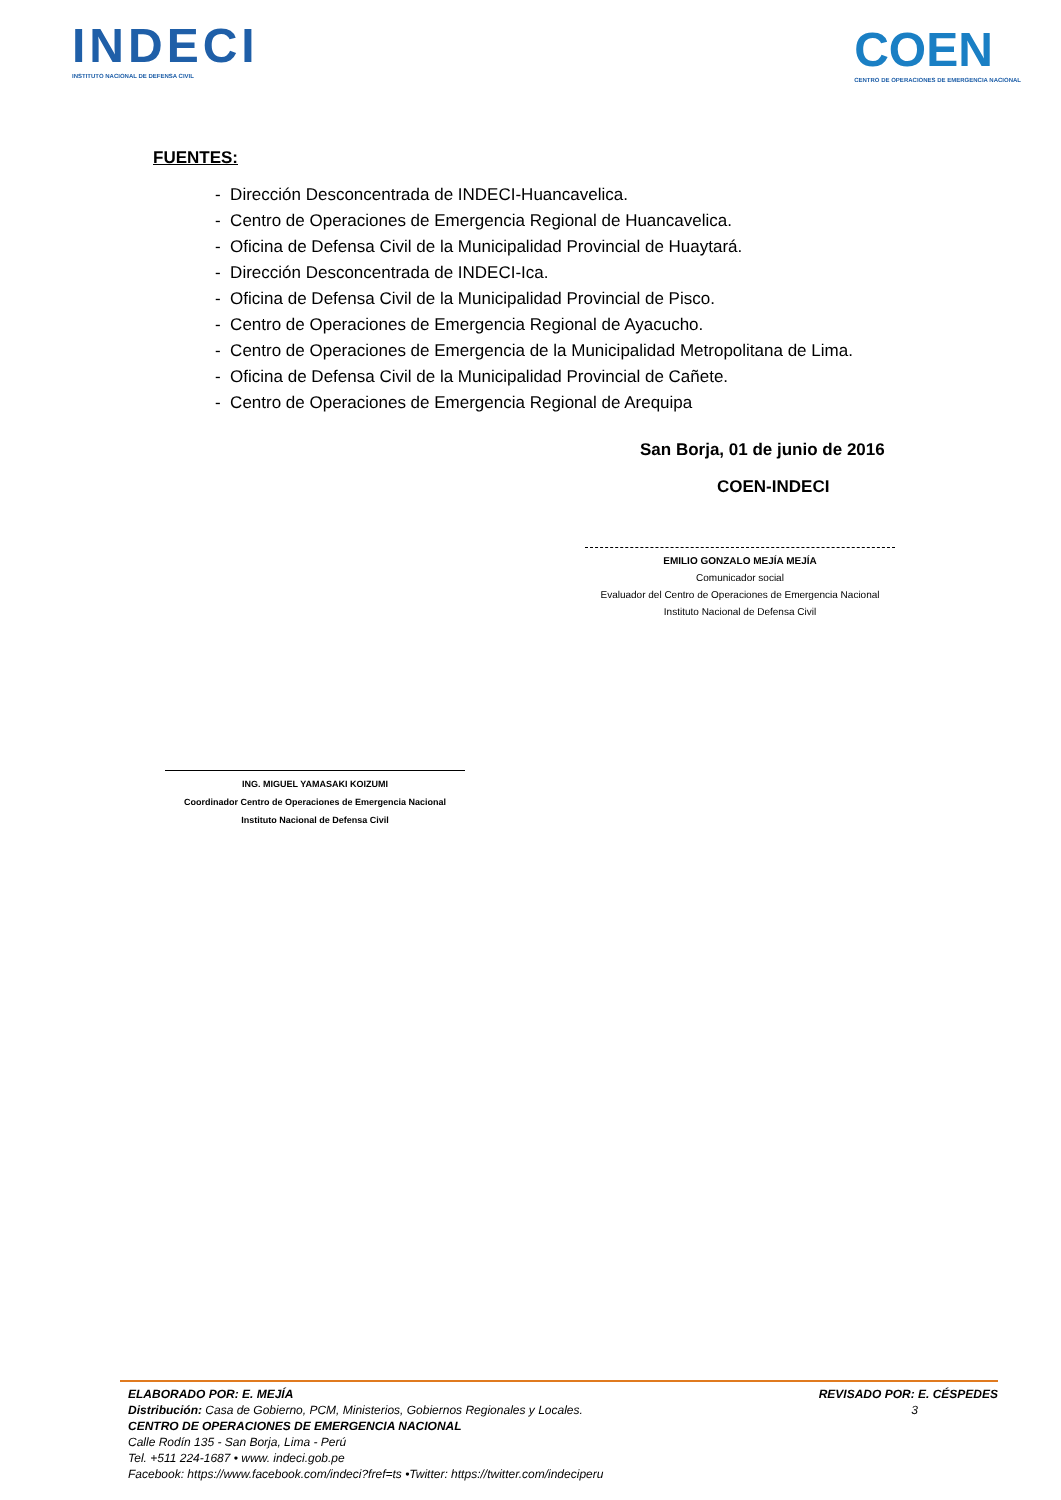INDECI
INSTITUTO NACIONAL DE DEFENSA CIVIL
COEN
CENTRO DE OPERACIONES DE EMERGENCIA NACIONAL
FUENTES:
- Dirección Desconcentrada de INDECI-Huancavelica.
- Centro de Operaciones de Emergencia Regional de Huancavelica.
- Oficina de Defensa Civil de la Municipalidad Provincial de Huaytará.
- Dirección Desconcentrada de INDECI-Ica.
- Oficina de Defensa Civil de la Municipalidad Provincial de Pisco.
- Centro de Operaciones de Emergencia Regional de Ayacucho.
- Centro de Operaciones de Emergencia de la Municipalidad Metropolitana de Lima.
- Oficina de Defensa Civil de la Municipalidad Provincial de Cañete.
- Centro de Operaciones de Emergencia Regional de Arequipa
San Borja, 01 de junio de 2016
COEN-INDECI
EMILIO GONZALO MEJÍA MEJÍA
Comunicador social
Evaluador del Centro de Operaciones de Emergencia Nacional
Instituto Nacional de Defensa Civil
ING. MIGUEL YAMASAKI KOIZUMI
Coordinador Centro de Operaciones de Emergencia Nacional
Instituto Nacional de Defensa Civil
ELABORADO POR: E. MEJÍA REVISADO POR: E. CÉSPEDES
Distribución: Casa de Gobierno, PCM, Ministerios, Gobiernos Regionales y Locales. 3
CENTRO DE OPERACIONES DE EMERGENCIA NACIONAL
Calle Rodín 135 - San Borja, Lima - Perú
Tel. +511 224-1687 • www. indeci.gob.pe
Facebook: https://www.facebook.com/indeci?fref=ts •Twitter: https://twitter.com/indeciperu